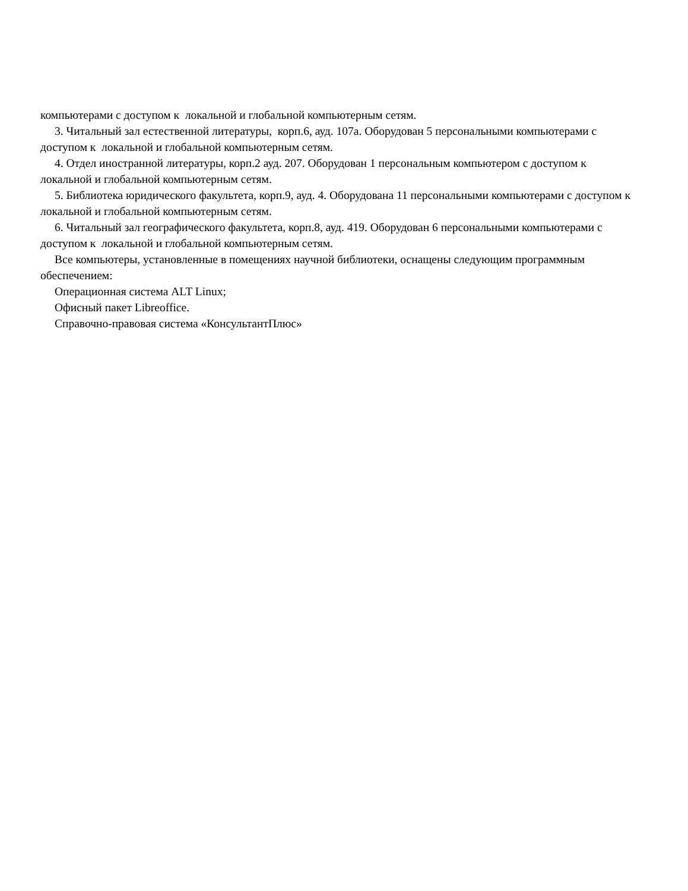компьютерами с доступом к локальной и глобальной компьютерным сетям.
3. Читальный зал естественной литературы, корп.6, ауд. 107а. Оборудован 5 персональными компьютерами с доступом к локальной и глобальной компьютерным сетям.
4. Отдел иностранной литературы, корп.2 ауд. 207. Оборудован 1 персональным компьютером с доступом к локальной и глобальной компьютерным сетям.
5. Библиотека юридического факультета, корп.9, ауд. 4. Оборудована 11 персональными компьютерами с доступом к локальной и глобальной компьютерным сетям.
6. Читальный зал географического факультета, корп.8, ауд. 419. Оборудован 6 персональными компьютерами с доступом к локальной и глобальной компьютерным сетям.
Все компьютеры, установленные в помещениях научной библиотеки, оснащены следующим программным обеспечением:
Операционная система ALT Linux;
Офисный пакет Libreoffice.
Справочно-правовая система «КонсультантПлюс»